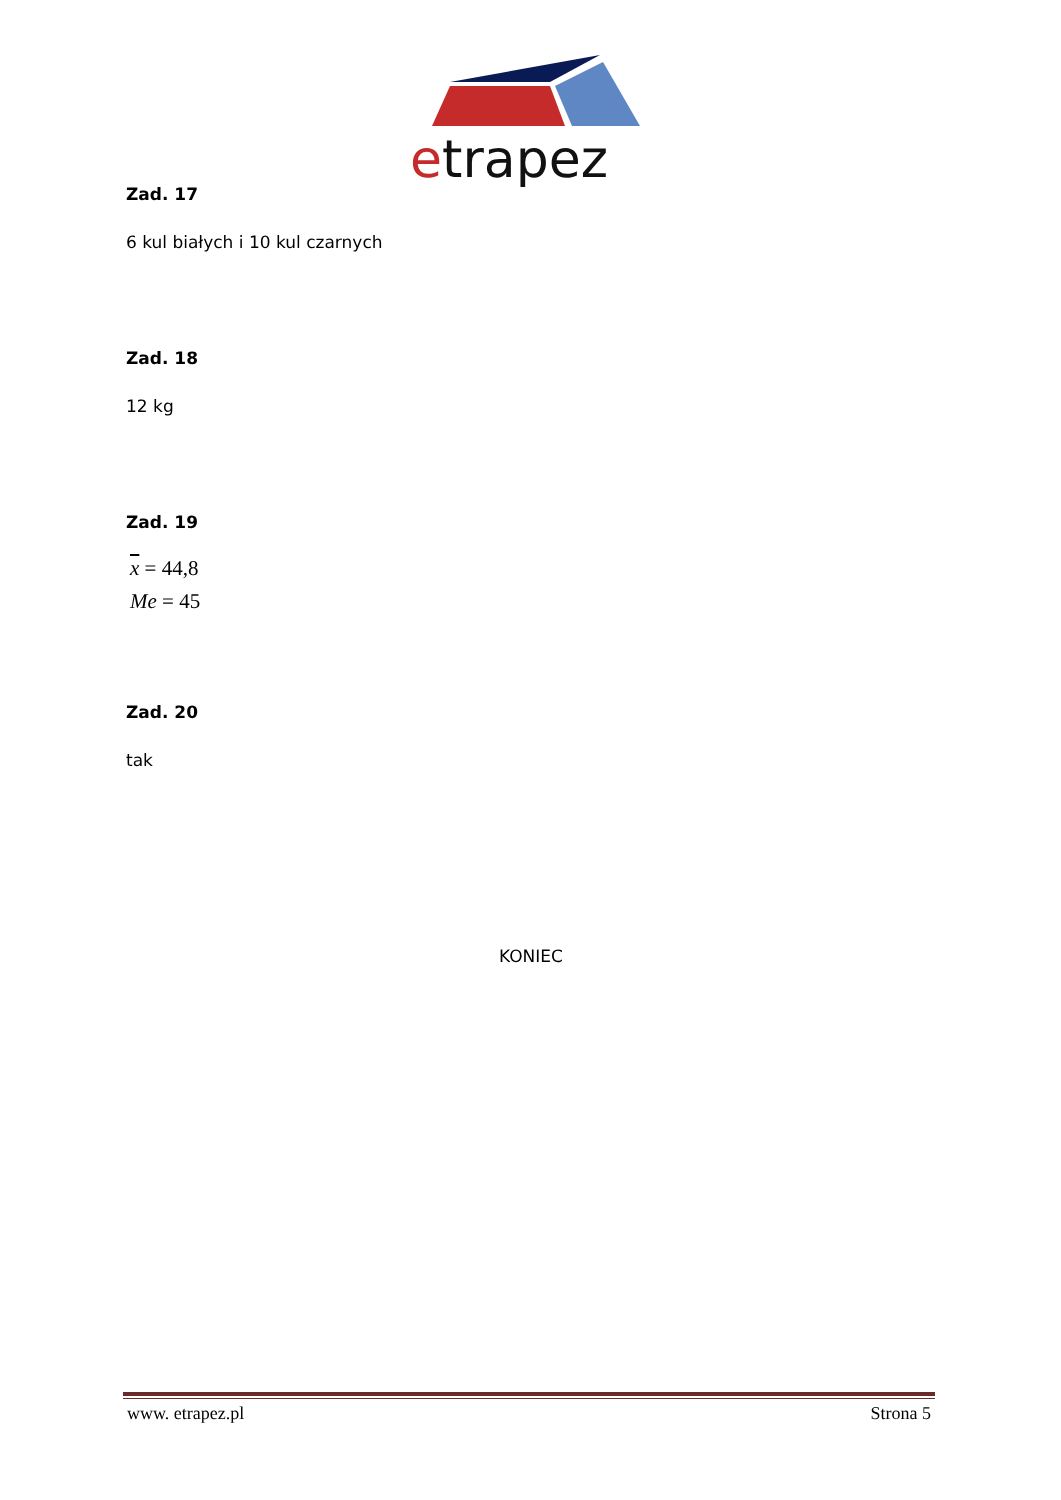etrapez
Zad. 17
6 kul białych i 10 kul czarnych
Zad. 18
12 kg
Zad. 19
x = 44,8
Me = 45
Zad. 20
tak
KONIEC
www. etrapez.pl Strona 5